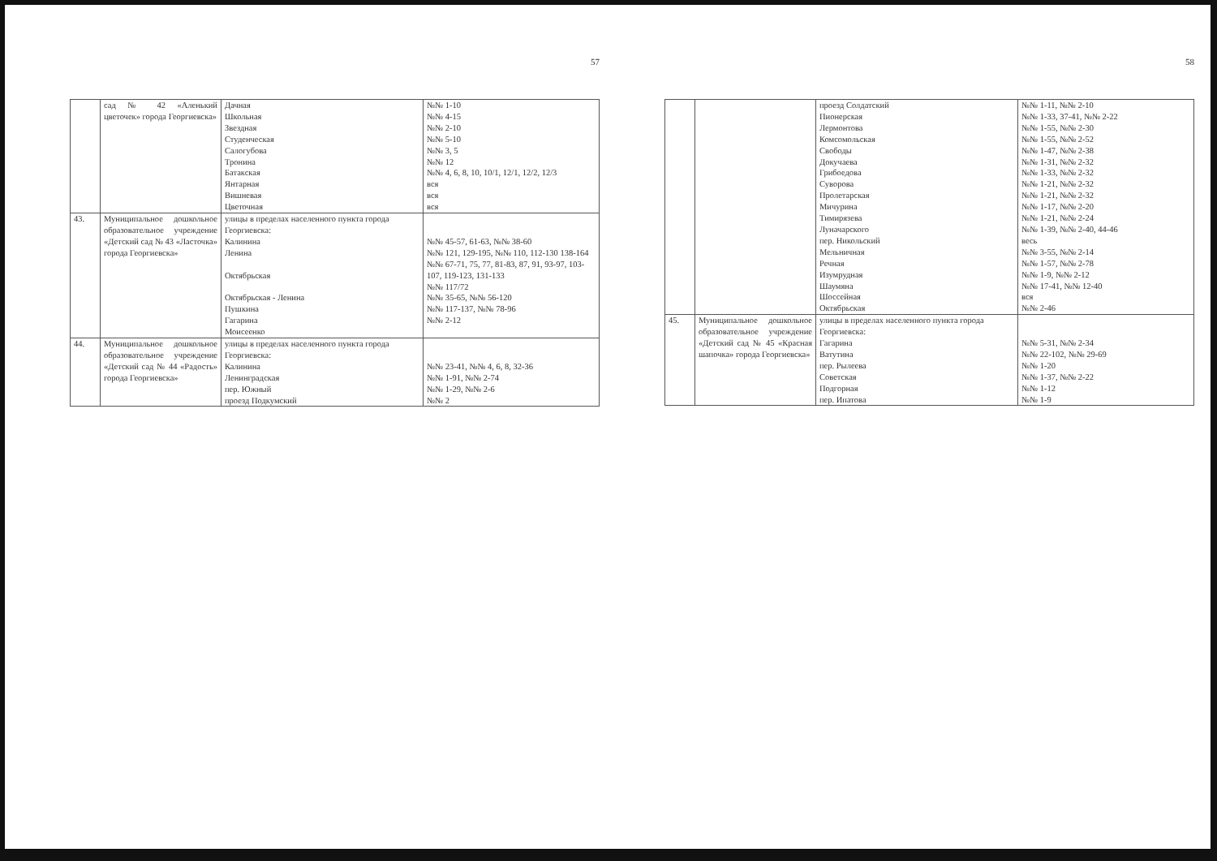57
| | сад № 42 «Аленький цветочек» города Георгиевска» | Дачная Школьная Звездная Студенческая Салогубова Тронина Батакская Янтарная Вишневая Цветочная | №№ 1-10 №№ 4-15 №№ 2-10 №№ 5-10 №№ 3, 5 №№ 12 №№ 4, 6, 8, 10, 10/1, 12/1, 12/2, 12/3 вся вся вся |
| 43. | Муниципальное дошкольное образовательное учреждение «Детский сад № 43 «Ласточка» города Георгиевска» | улицы в пределах населенного пункта города Георгиевска: Калинина Ленина Октябрьская Октябрьская - Ленина Пушкина Гагарина Моисеенко | №№ 45-57, 61-63, №№ 38-60 №№ 121, 129-195, №№ 110, 112-130 138-164 №№ 67-71, 75, 77, 81-83, 87, 91, 93-97, 103-107, 119-123, 131-133 №№ 117/72 №№ 35-65, №№ 56-120 №№ 117-137, №№ 78-96 №№ 2-12 |
| 44. | Муниципальное дошкольное образовательное учреждение «Детский сад № 44 «Радость» города Георгиевска» | улицы в пределах населенного пункта города Георгиевска: Калинина Ленинградская пер. Южный проезд Подкумский | №№ 23-41, №№ 4, 6, 8, 32-36 №№ 1-91, №№ 2-74 №№ 1-29, №№ 2-6 №№ 2 |
58
| | | проезд Солдатский Пионерская Лермонтова Комсомольская Свободы Докучаева Грибоедова Суворова Пролетарская Мичурина Тимирязева Луначарского пер. Никольский Мельничная Речная Изумрудная Шаумяна Шоссейная Октябрьская | №№ 1-11, №№ 2-10 №№ 1-33, 37-41, №№ 2-22 №№ 1-55, №№ 2-30 №№ 1-55, №№ 2-52 №№ 1-47, №№ 2-38 №№ 1-31, №№ 2-32 №№ 1-33, №№ 2-32 №№ 1-21, №№ 2-32 №№ 1-21, №№ 2-32 №№ 1-17, №№ 2-20 №№ 1-21, №№ 2-24 №№ 1-39, №№ 2-40, 44-46 весь №№ 3-55, №№ 2-14 №№ 1-57, №№ 2-78 №№ 1-9, №№ 2-12 №№ 17-41, №№ 12-40 вся №№ 2-46 |
| 45. | Муниципальное дошкольное образовательное учреждение «Детский сад № 45 «Красная шапочка» города Георгиевска» | улицы в пределах населенного пункта города Георгиевска: Гагарина Ватутина пер. Рылеева Советская Подгорная пер. Ипатова | №№ 5-31, №№ 2-34 №№ 22-102, №№ 29-69 №№ 1-20 №№ 1-37, №№ 2-22 №№ 1-12 №№ 1-9 |